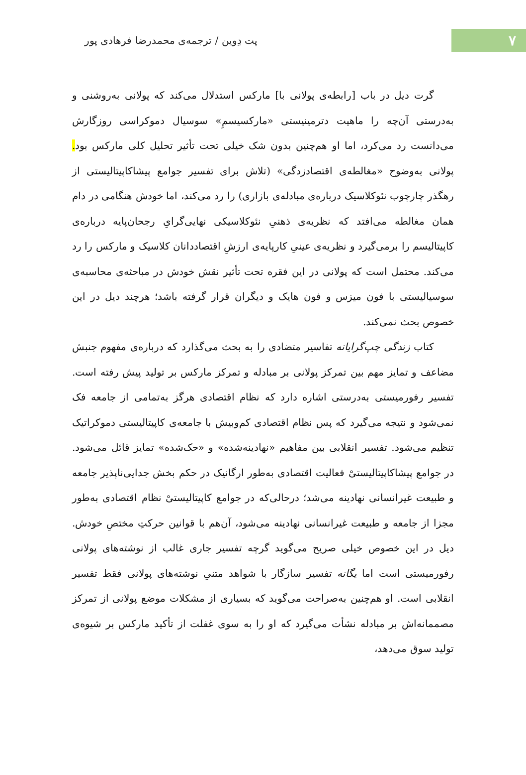۷
پت دِوین / ترجمه‌ی محمدرضا فرهادی پور
گرت دیل در باب [رابطه‌ی پولانی با] مارکس استدلال می‌کند که پولانی به‌روشنی و به‌درستی آن‌چه را ماهیت دترمینیستی «مارکسیسمِ» سوسیال دموکراسی روزگارش می‌دانست رد می‌کرد، اما او هم‌چنین بدون شک خیلی تحت تأثیر تحلیل کلی مارکس بود. پولانی به‌وضوح «مغالطه‌ی اقتصادزدگی» (تلاش برای تفسیر جوامع پیشاکاپیتالیستی از رهگذر چارچوب نئوکلاسیک درباره‌ی مبادله‌ی بازاری) را رد می‌کند، اما خودش هنگامی در دام همان مغالطه می‌افتد که نظریه‌ی ذهنیِ نئوکلاسیکی نهایی‌گرایِ رجحان‌پایه درباره‌ی کاپیتالیسم را برمی‌گیرد و نظریه‌ی عینیِ کارپایه‌ی ارزشِ اقتصاددانان کلاسیک و مارکس را رد می‌کند. محتمل است که پولانی در این فقره تحت تأثیر نقش خودش در مباحثه‌ی محاسبه‌ی سوسیالیستی با فون میزس و فون هایک و دیگران قرار گرفته باشد؛ هرچند دیل در این خصوص بحث نمی‌کند.
کتاب زندگی چپ‌گرایانه تفاسیر متضادی را به بحث می‌گذارد که درباره‌ی مفهوم جنبش مضاعف و تمایز مهم بین تمرکز پولانی بر مبادله و تمرکز مارکس بر تولید پیش رفته است. تفسیر رفورمیستی به‌درستی اشاره دارد که نظام اقتصادی هرگز به‌تمامی از جامعه فک نمی‌شود و نتیجه می‌گیرد که پس نظام اقتصادی کم‌وبیش با جامعه‌ی کاپیتالیستی دموکراتیک تنظیم می‌شود. تفسیر انقلابی بین مفاهیم «نهادینه‌شده» و «حک‌شده» تمایز قائل می‌شود. در جوامع پیشاکاپیتالیستیْ فعالیت اقتصادی به‌طور ارگانیک در حکم بخش جدایی‌ناپذیر جامعه و طبیعت غیرانسانی نهادینه می‌شد؛ درحالی‌که در جوامع کاپیتالیستیْ نظام اقتصادی به‌طور مجزا از جامعه و طبیعت غیرانسانی نهادینه می‌شود، آن‌هم با قوانین حرکتِ مختصِ خودش. دیل در این خصوص خیلی صریح می‌گوید گرچه تفسیر جاری غالب از نوشته‌های پولانی رفورمیستی است اما یگانه تفسیر سازگار با شواهد متنیِ نوشته‌های پولانی فقط تفسیر انقلابی است. او هم‌چنین به‌صراحت می‌گوید که بسیاری از مشکلات موضع پولانی از تمرکز مصممانه‌اش بر مبادله نشأت می‌گیرد که او را به سوی غفلت از تأکید مارکس بر شیوه‌ی تولید سوق می‌دهد،